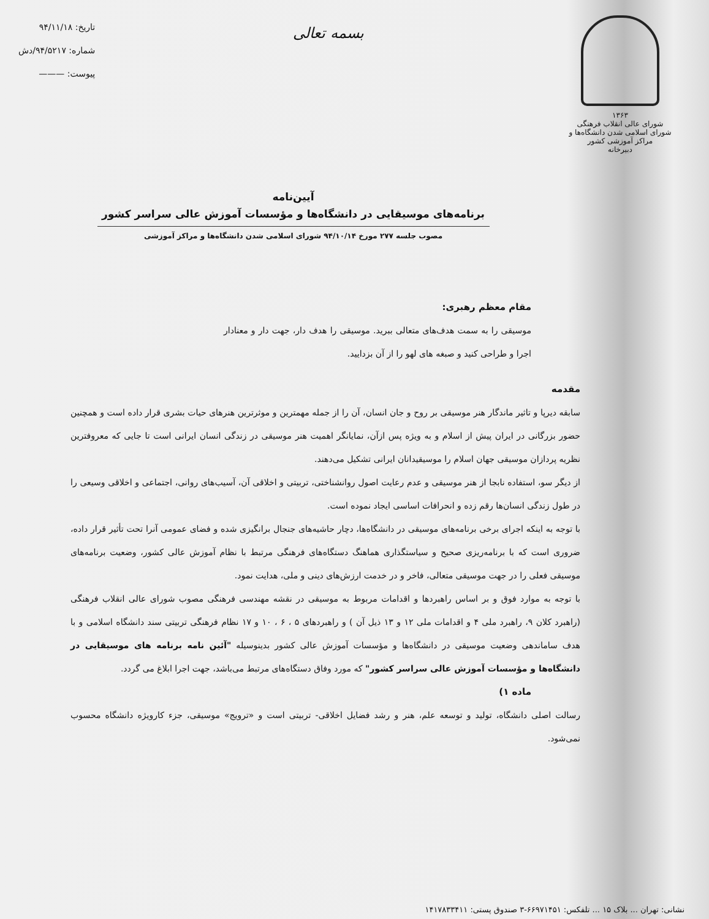۱۳۶۳
شورای عالی انقلاب فرهنگی
شورای اسلامی شدن دانشگاه‌ها و مراکز آموزشی کشور
دبیرخانه
بسمه تعالی
تاریخ: ۹۴/۱۱/۱۸
شماره: ۹۴/۵۲۱۷/دش
پیوست: ———
آیین‌نامه
برنامه‌های موسیقایی در دانشگاه‌ها و مؤسسات آموزش عالی سراسر کشور
مصوب جلسه ۲۷۷ مورخ ۹۴/۱۰/۱۴ شورای اسلامی شدن دانشگاه‌ها و مراکز آموزشی
مقام معظم رهبری:
موسیقی را به سمت هدف‌های متعالی ببرید. موسیقی را هدف دار، جهت دار و معنادار اجرا و طراحی کنید و صبغه های لهو را از آن بزدایید.
مقدمه
سابقه دیرپا و تاثیر ماندگار هنر موسیقی بر روح و جان انسان، آن را از جمله مهمترین و موثرترین هنرهای حیات بشری قرار داده است و همچنین حضور بزرگانی در ایران پیش از اسلام و به ویژه پس ازآن، نمایانگر اهمیت هنر موسیقی در زندگی انسان ایرانی است تا جایی که معروفترین نظریه پردازان موسیقی جهان اسلام را موسیقیدانان ایرانی تشکیل می‌دهند.
از دیگر سو، استفاده نابجا از هنر موسیقی و عدم رعایت اصول روانشناختی، تربیتی و اخلاقی آن، آسیب‌های روانی، اجتماعی و اخلاقی وسیعی را در طول زندگی انسان‌ها رقم زده و انحرافات اساسی ایجاد نموده است.
با توجه به اینکه اجرای برخی برنامه‌های موسیقی در دانشگاه‌ها، دچار حاشیه‌های جنجال برانگیزی شده و فضای عمومی آنرا تحت تأثیر قرار داده، ضروری است که با برنامه‌ریزی صحیح و سیاستگذاری هماهنگ دستگاه‌های فرهنگی مرتبط با نظام آموزش عالی کشور، وضعیت برنامه‌های موسیقی فعلی را در جهت موسیقی متعالی، فاخر و در خدمت ارزش‌های دینی و ملی، هدایت نمود.
با توجه به موارد فوق و بر اساس راهبردها و اقدامات مربوط به موسیقی در نقشه مهندسی فرهنگی مصوب شورای عالی انقلاب فرهنگی (راهبرد کلان ۹، راهبرد ملی ۴ و اقدامات ملی ۱۲ و ۱۳ ذیل آن ) و راهبردهای ۵ ، ۶ ، ۱۰ و ۱۷ نظام فرهنگی تربیتی سند دانشگاه اسلامی و با هدف ساماندهی وضعیت موسیقی در دانشگاه‌ها و مؤسسات آموزش عالی کشور بدینوسیله "آئین نامه برنامه های موسیقایی در دانشگاه‌ها و مؤسسات آموزش عالی سراسر کشور" که مورد وفاق دستگاه‌های مرتبط می‌باشد، جهت اجرا ابلاغ می گردد.
ماده ۱)
رسالت اصلی دانشگاه، تولید و توسعه علم، هنر و رشد فضایل اخلاقی- تربیتی است و «ترویج» موسیقی، جزء کارویژه دانشگاه محسوب نمی‌شود.
نشانی: تهران ... بلاک ۱۵ ... تلفکس: ۶۶۹۷۱۴۵۱-۳ صندوق پستی: ۱۴۱۷۸۳۳۴۱۱